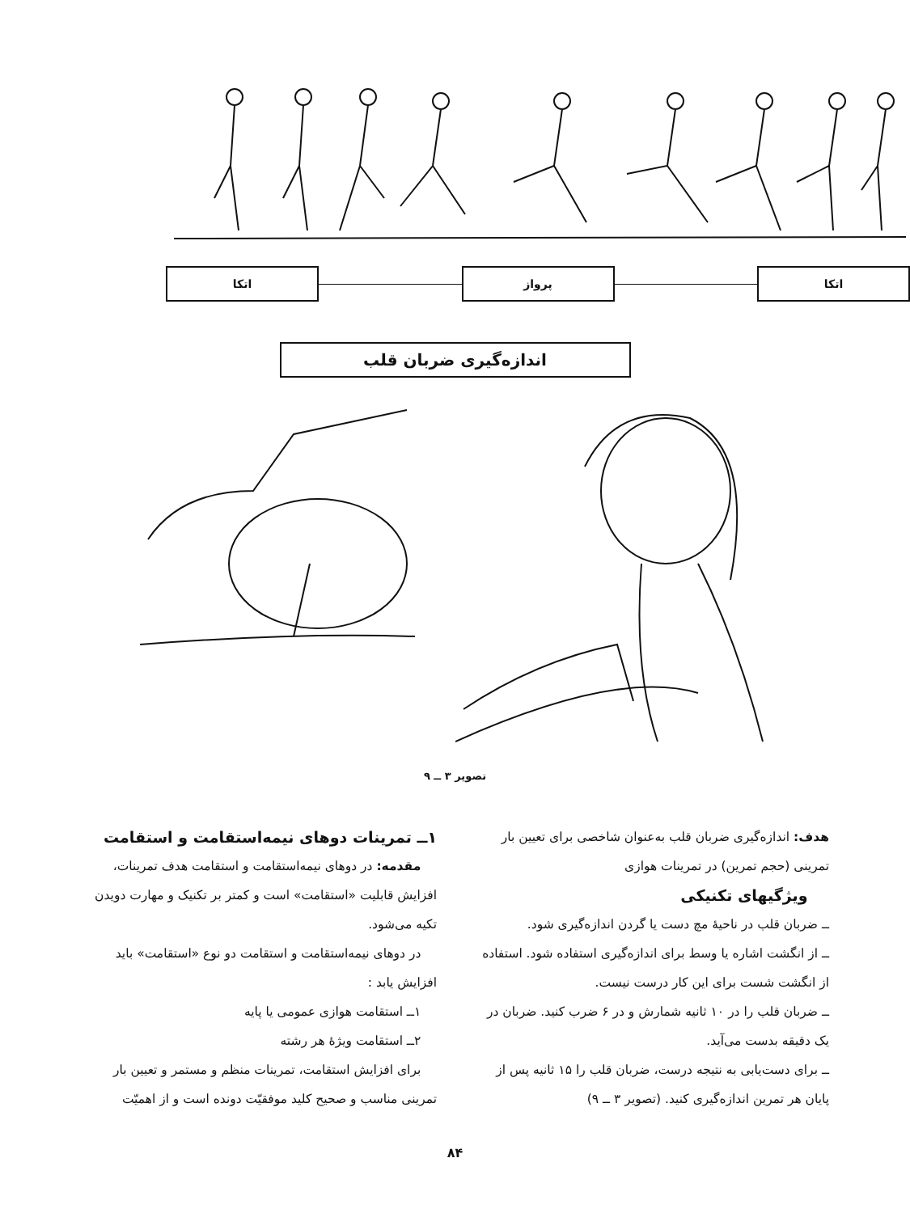اتکا پرواز اتکا
اندازه‌گیری ضربان قلب
تصویر ۳ ــ ۹
هدف: اندازه‌گیری ضربان قلب به‌عنوان شاخصی برای تعیین بار تمرینی (حجم تمرین) در تمرینات هوازی
ویژگیهای تکنیکی
ــ ضربان قلب در ناحیهٔ مچ دست یا گردن اندازه‌گیری شود.
ــ از انگشت اشاره یا وسط برای اندازه‌گیری استفاده شود. استفاده از انگشت شست برای این کار درست نیست.
ــ ضربان قلب را در ۱۰ ثانیه شمارش و در ۶ ضرب کنید. ضربان در یک دقیقه بدست می‌آید.
ــ برای دست‌یابی به نتیجه درست، ضربان قلب را ۱۵ ثانیه پس از پایان هر تمرین اندازه‌گیری کنید. (تصویر ۳ ــ ۹)
۱ــ تمرینات دوهای نیمه‌استقامت و استقامت
مقدمه: در دوهای نیمه‌استقامت و استقامت هدف تمرینات، افزایش قابلیت «استقامت» است و کمتر بر تکنیک و مهارت دویدن تکیه می‌شود.
در دوهای نیمه‌استقامت و استقامت دو نوع «استقامت» باید افزایش یابد :
۱ــ استقامت هوازی عمومی یا پایه
۲ــ استقامت ویژهٔ هر رشته
برای افزایش استقامت، تمرینات منظم و مستمر و تعیین بار تمرینی مناسب و صحیح کلید موفقیّت دونده است و از اهمیّت
۸۴